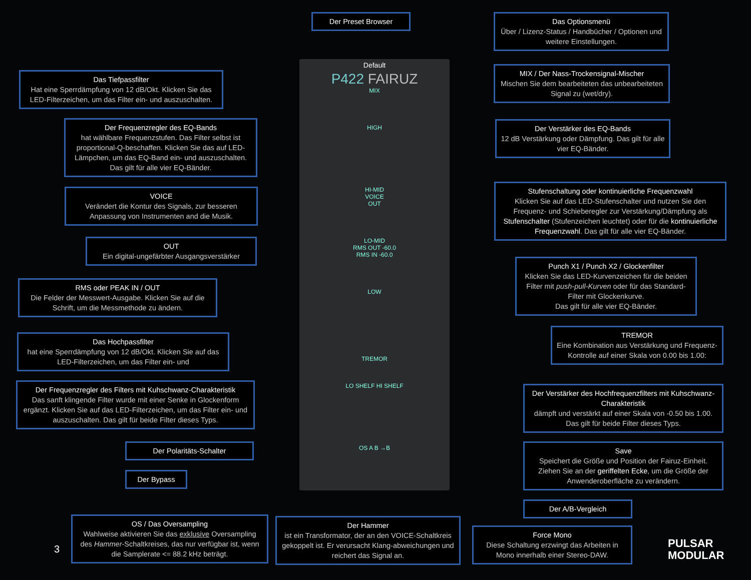Default
P422 FAIRUZ
MIX
HIGH
HI-MID
VOICE
OUT
LO-MID
RMS OUT -60.0
RMS IN -60.0
LOW
TREMOR
LO SHELF HI SHELF
OS A B →B
Der Preset Browser
Das Optionsmenü
Über / Lizenz-Status / Handbücher / Optionen und weitere Einstellungen.
Das Tiefpassfilter
Hat eine Sperrdämpfung von 12 dB/Okt. Klicken Sie das LED-Filterzeichen, um das Filter ein- und auszuschalten.
MIX / Der Nass-Trockensignal-Mischer
Mischen Sie dem bearbeiteten das unbearbeiteten Signal zu (wet/dry).
Der Frequenzregler des EQ-Bands
hat wählbare Frequenzstufen. Das Filter selbst ist proportional-Q-beschaffen. Klicken Sie das auf LED-Lämpchen, um das EQ-Band ein- und auszuschalten. Das gilt für alle vier EQ-Bänder.
Der Verstärker des EQ-Bands
12 dB Verstärkung oder Dämpfung. Das gilt für alle vier EQ-Bänder.
Stufenschaltung oder kontinuierliche Frequenzwahl
Klicken Sie auf das LED-Stufenschalter und nutzen Sie den Frequenz- und Schieberegler zur Verstärkung/Dämpfung als Stufenschalter (Stufenzeichen leuchtet) oder für die kontinuierliche Frequenzwahl. Das gilt für alle vier EQ-Bänder.
VOICE
Verändert die Kontur des Signals, zur besseren Anpassung von Instrumenten and die Musik.
OUT
Ein digital-ungefärbter Ausgangsverstärker
Punch X1 / Punch X2 / Glockenfilter
Klicken Sie das LED-Kurvenzeichen für die beiden Filter mit push-pull-Kurven oder für das Standard-Filter mit Glockenkurve.
Das gilt für alle vier EQ-Bänder.
RMS oder PEAK IN / OUT
Die Felder der Messwert-Ausgabe. Klicken Sie auf die Schrift, um die Messmethode zu ändern.
Das Hochpassfilter
hat eine Sperrdämpfung von 12 dB/Okt. Klicken Sie auf das LED-Filterzeichen, um das Filter ein- und
TREMOR
Eine Kombination aus Verstärkung und Frequenz-Kontrolle auf einer Skala von 0.00 bis 1.00:
Der Frequenzregler des Filters mit Kuhschwanz-Charakteristik
Das sanft klingende Filter wurde mit einer Senke in Glockenform ergänzt. Klicken Sie auf das LED-Filterzeichen, um das Filter ein- und auszuschalten. Das gilt für beide Filter dieses Typs.
Der Verstärker des Hochfrequenzfilters mit Kuhschwanz-Charakteristik
dämpft und verstärkt auf einer Skala von -0.50 bis 1.00. Das gilt für beide Filter dieses Typs.
Der Polaritäts-Schalter
Save
Speichert die Größe und Position der Fairuz-Einheit. Ziehen Sie an der geriffelten Ecke, um die Größe der Anwenderoberfläche zu verändern.
Der Bypass
Der A/B-Vergleich
3
OS / Das Oversampling
Wahlweise aktivieren Sie das exklusive Oversampling des Hammer-Schaltkreises, das nur verfügbar ist, wenn die Samplerate <= 88.2 kHz beträgt.
Der Hammer
ist ein Transformator, der an den VOICE-Schaltkreis gekoppelt ist. Er verursacht Klang-abweichungen und reichert das Signal an.
Force Mono
Diese Schaltung erzwingt das Arbeiten in Mono innerhalb einer Stereo-DAW.
PULSAR
MODULAR